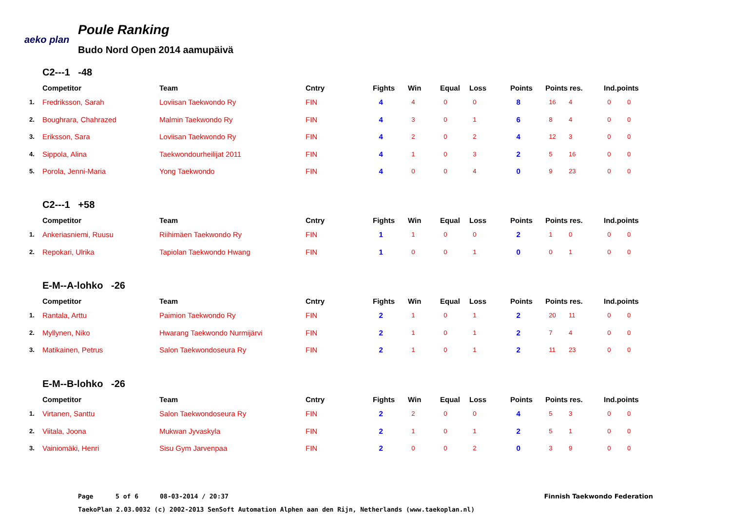aeko plan
Poule Ranking
Budo Nord Open 2014 aamupäivä
C2---1 -48
| | Competitor | Team | Cntry | Fights | Win | Equal | Loss | Points | Points res. | | Ind.points | |
| --- | --- | --- | --- | --- | --- | --- | --- | --- | --- | --- | --- | --- |
| 1. | Fredriksson, Sarah | Loviisan Taekwondo Ry | FIN | 4 | 4 | 0 | 0 | 8 | 16 | 4 | 0 | 0 |
| 2. | Boughrara, Chahrazed | Malmin Taekwondo Ry | FIN | 4 | 3 | 0 | 1 | 6 | 8 | 4 | 0 | 0 |
| 3. | Eriksson, Sara | Loviisan Taekwondo Ry | FIN | 4 | 2 | 0 | 2 | 4 | 12 | 3 | 0 | 0 |
| 4. | Sippola, Alina | Taekwondourheilijat 2011 | FIN | 4 | 1 | 0 | 3 | 2 | 5 | 16 | 0 | 0 |
| 5. | Porola, Jenni-Maria | Yong Taekwondo | FIN | 4 | 0 | 0 | 4 | 0 | 9 | 23 | 0 | 0 |
C2---1 +58
| | Competitor | Team | Cntry | Fights | Win | Equal | Loss | Points | Points res. | | Ind.points | |
| --- | --- | --- | --- | --- | --- | --- | --- | --- | --- | --- | --- | --- |
| 1. | Ankeriasniemi, Ruusu | Riihimäen Taekwondo Ry | FIN | 1 | 1 | 0 | 0 | 2 | 1 | 0 | 0 | 0 |
| 2. | Repokari, Ulrika | Tapiolan Taekwondo Hwang | FIN | 1 | 0 | 0 | 1 | 0 | 0 | 1 | 0 | 0 |
E-M--A-lohko -26
| | Competitor | Team | Cntry | Fights | Win | Equal | Loss | Points | Points res. | | Ind.points | |
| --- | --- | --- | --- | --- | --- | --- | --- | --- | --- | --- | --- | --- |
| 1. | Rantala, Arttu | Paimion Taekwondo Ry | FIN | 2 | 1 | 0 | 1 | 2 | 20 | 11 | 0 | 0 |
| 2. | Myllynen, Niko | Hwarang Taekwondo Nurmijärvi | FIN | 2 | 1 | 0 | 1 | 2 | 7 | 4 | 0 | 0 |
| 3. | Matikainen, Petrus | Salon Taekwondoseura Ry | FIN | 2 | 1 | 0 | 1 | 2 | 11 | 23 | 0 | 0 |
E-M--B-lohko -26
| | Competitor | Team | Cntry | Fights | Win | Equal | Loss | Points | Points res. | | Ind.points | |
| --- | --- | --- | --- | --- | --- | --- | --- | --- | --- | --- | --- | --- |
| 1. | Virtanen, Santtu | Salon Taekwondoseura Ry | FIN | 2 | 2 | 0 | 0 | 4 | 5 | 3 | 0 | 0 |
| 2. | Viitala, Joona | Mukwan Jyvaskyla | FIN | 2 | 1 | 0 | 1 | 2 | 5 | 1 | 0 | 0 |
| 3. | Vainiomäki, Henri | Sisu Gym Jarvenpaa | FIN | 2 | 0 | 0 | 2 | 0 | 3 | 9 | 0 | 0 |
Page 5 of 6 08-03-2014 / 20:37 Finnish Taekwondo Federation
TaekoPlan 2.03.0032 (c) 2002-2013 SenSoft Automation Alphen aan den Rijn, Netherlands (www.taekoplan.nl)